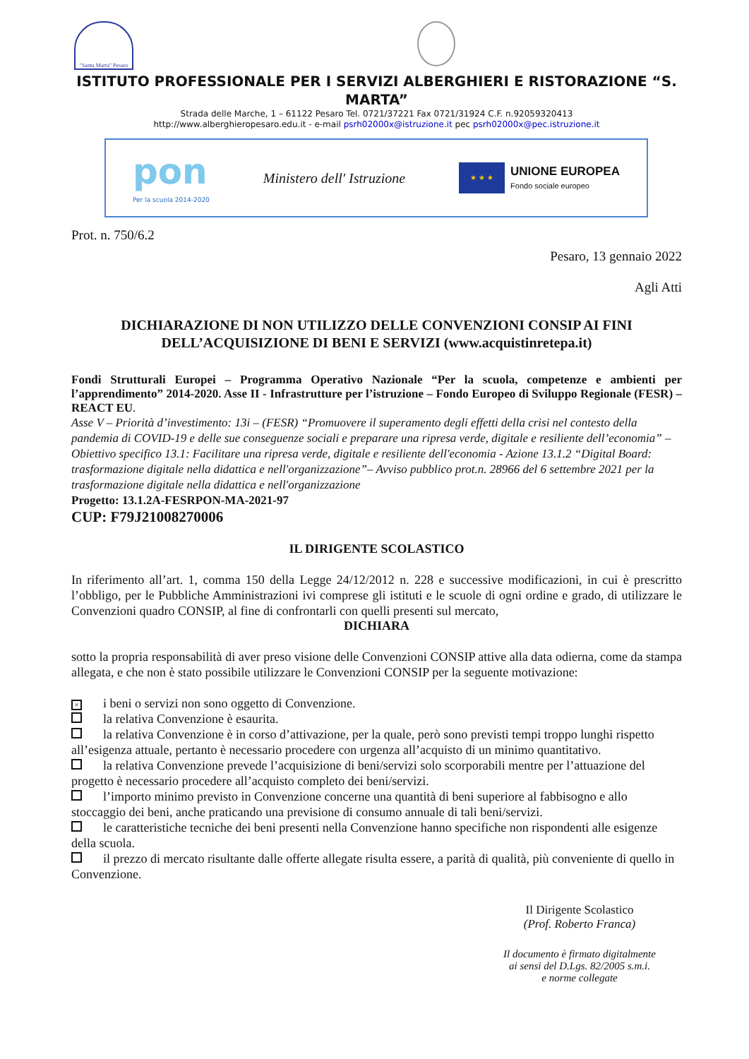"Santa Marta" Pesaro
ISTITUTO PROFESSIONALE PER I SERVIZI ALBERGHIERI E RISTORAZIONE “S. MARTA”
Strada delle Marche, 1 – 61122 Pesaro Tel. 0721/37221 Fax 0721/31924 C.F. n.92059320413
http://www.alberghieropesaro.edu.it - e-mail psrh02000x@istruzione.it pec psrh02000x@pec.istruzione.it
pon
Per la scuola 2014-2020
Ministero dell' Istruzione
★ ★ ★
UNIONE EUROPEA
Fondo sociale europeo
Prot. n. 750/6.2
Pesaro, 13 gennaio 2022
Agli Atti
DICHIARAZIONE DI NON UTILIZZO DELLE CONVENZIONI CONSIP AI FINI DELL’ACQUISIZIONE DI BENI E SERVIZI (www.acquistinretepa.it)
Fondi Strutturali Europei – Programma Operativo Nazionale “Per la scuola, competenze e ambienti per l’apprendimento” 2014-2020. Asse II - Infrastrutture per l’istruzione – Fondo Europeo di Sviluppo Regionale (FESR) – REACT EU.
Asse V – Priorità d’investimento: 13i – (FESR) “Promuovere il superamento degli effetti della crisi nel contesto della pandemia di COVID-19 e delle sue conseguenze sociali e preparare una ripresa verde, digitale e resiliente dell’economia” – Obiettivo specifico 13.1: Facilitare una ripresa verde, digitale e resiliente dell'economia - Azione 13.1.2 “Digital Board: trasformazione digitale nella didattica e nell'organizzazione”– Avviso pubblico prot.n. 28966 del 6 settembre 2021 per la trasformazione digitale nella didattica e nell'organizzazione
Progetto: 13.1.2A-FESRPON-MA-2021-97
CUP: F79J21008270006
IL DIRIGENTE SCOLASTICO
In riferimento all’art. 1, comma 150 della Legge 24/12/2012 n. 228 e successive modificazioni, in cui è prescritto l’obbligo, per le Pubbliche Amministrazioni ivi comprese gli istituti e le scuole di ogni ordine e grado, di utilizzare le Convenzioni quadro CONSIP, al fine di confrontarli con quelli presenti sul mercato,
DICHIARA
sotto la propria responsabilità di aver preso visione delle Convenzioni CONSIP attive alla data odierna, come da stampa allegata, e che non è stato possibile utilizzare le Convenzioni CONSIP per la seguente motivazione:
× i beni o servizi non sono oggetto di Convenzione.
la relativa Convenzione è esaurita.
la relativa Convenzione è in corso d’attivazione, per la quale, però sono previsti tempi troppo lunghi rispetto all’esigenza attuale, pertanto è necessario procedere con urgenza all’acquisto di un minimo quantitativo.
la relativa Convenzione prevede l’acquisizione di beni/servizi solo scorporabili mentre per l’attuazione del progetto è necessario procedere all’acquisto completo dei beni/servizi.
l’importo minimo previsto in Convenzione concerne una quantità di beni superiore al fabbisogno e allo stoccaggio dei beni, anche praticando una previsione di consumo annuale di tali beni/servizi.
le caratteristiche tecniche dei beni presenti nella Convenzione hanno specifiche non rispondenti alle esigenze della scuola.
il prezzo di mercato risultante dalle offerte allegate risulta essere, a parità di qualità, più conveniente di quello in Convenzione.
Il Dirigente Scolastico
(Prof. Roberto Franca)
Il documento è firmato digitalmente
ai sensi del D.Lgs. 82/2005 s.m.i.
e norme collegate